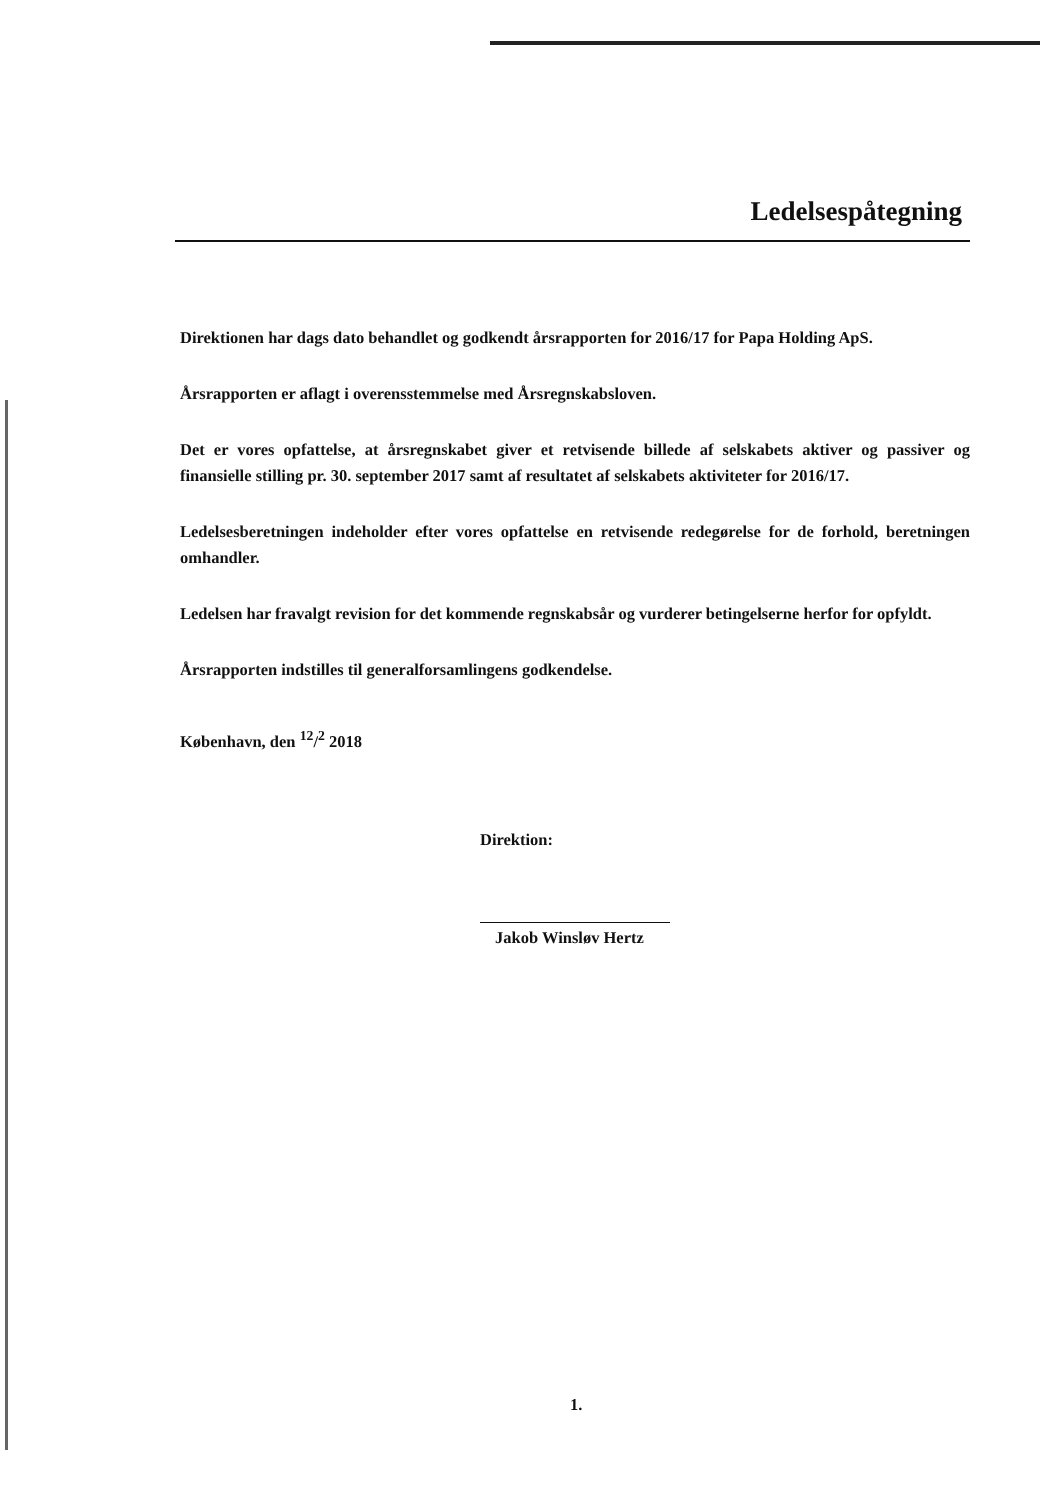Ledelsespåtegning
Direktionen har dags dato behandlet og godkendt årsrapporten for 2016/17 for Papa Holding ApS.
Årsrapporten er aflagt i overensstemmelse med Årsregnskabsloven.
Det er vores opfattelse, at årsregnskabet giver et retvisende billede af selskabets aktiver og passiver og finansielle stilling pr. 30. september 2017 samt af resultatet af selskabets aktiviteter for 2016/17.
Ledelsesberetningen indeholder efter vores opfattelse en retvisende redegørelse for de forhold, beretningen omhandler.
Ledelsen har fravalgt revision for det kommende regnskabsår og vurderer betingelserne herfor for opfyldt.
Årsrapporten indstilles til generalforsamlingens godkendelse.
København, den <sup>12</sup>/<sup>2</sup> 2018
Direktion:
Jakob Winsløv Hertz
1.